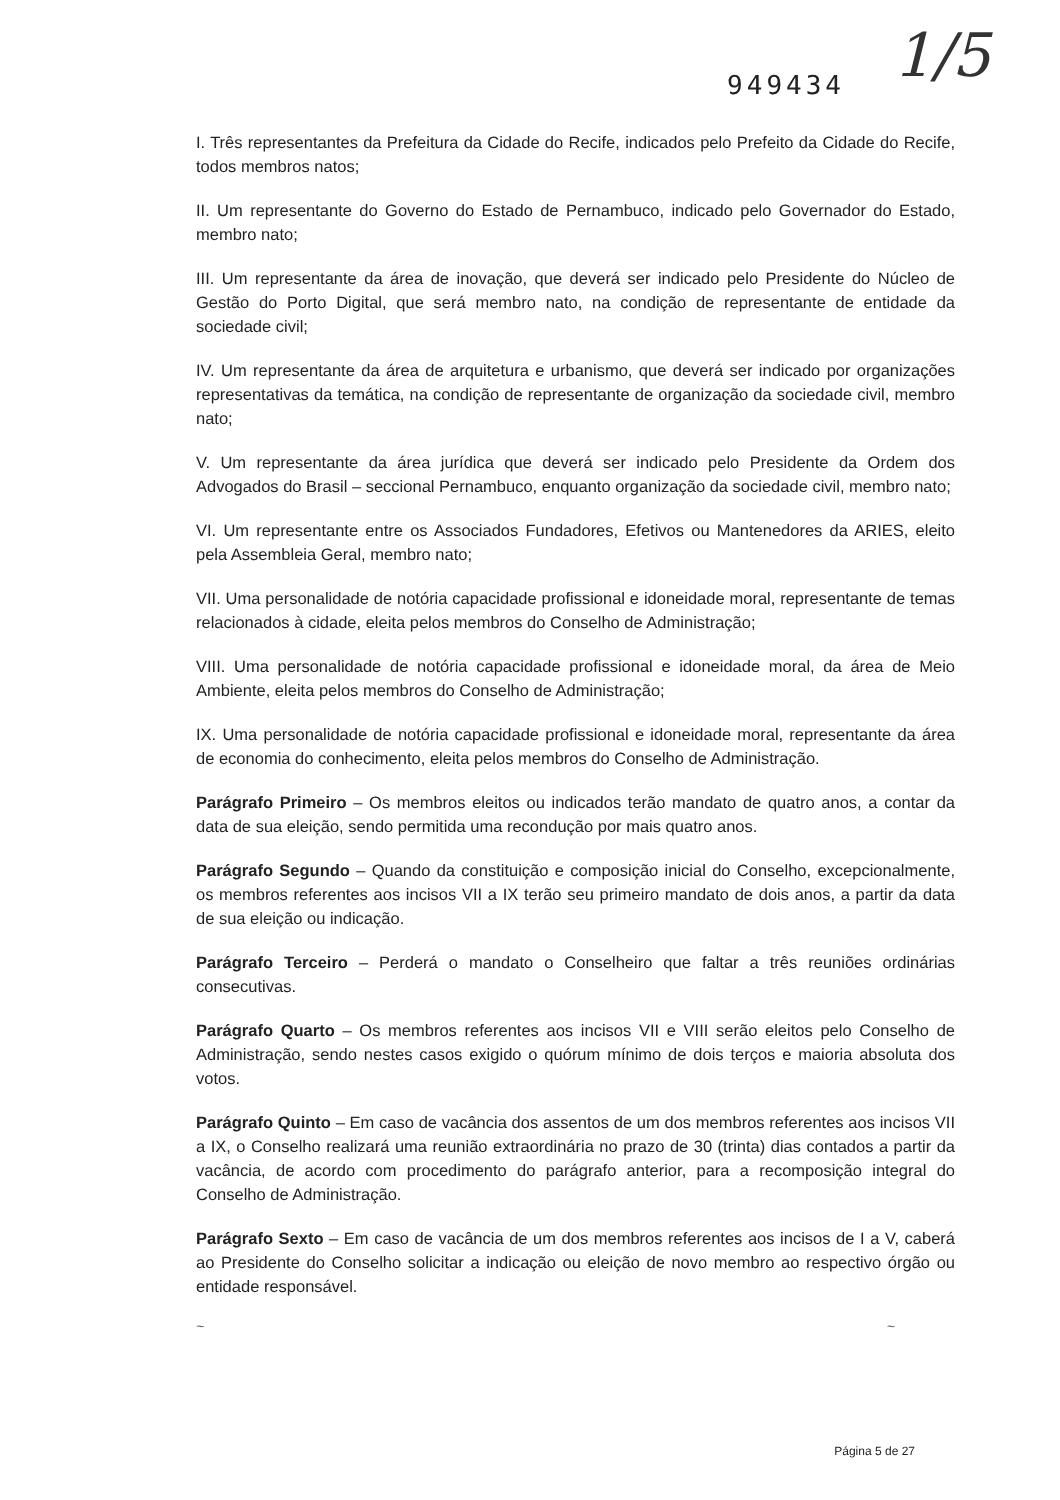949434
1/5
I. Três representantes da Prefeitura da Cidade do Recife, indicados pelo Prefeito da Cidade do Recife, todos membros natos;
II. Um representante do Governo do Estado de Pernambuco, indicado pelo Governador do Estado, membro nato;
III. Um representante da área de inovação, que deverá ser indicado pelo Presidente do Núcleo de Gestão do Porto Digital, que será membro nato, na condição de representante de entidade da sociedade civil;
IV. Um representante da área de arquitetura e urbanismo, que deverá ser indicado por organizações representativas da temática, na condição de representante de organização da sociedade civil, membro nato;
V. Um representante da área jurídica que deverá ser indicado pelo Presidente da Ordem dos Advogados do Brasil – seccional Pernambuco, enquanto organização da sociedade civil, membro nato;
VI. Um representante entre os Associados Fundadores, Efetivos ou Mantenedores da ARIES, eleito pela Assembleia Geral, membro nato;
VII. Uma personalidade de notória capacidade profissional e idoneidade moral, representante de temas relacionados à cidade, eleita pelos membros do Conselho de Administração;
VIII. Uma personalidade de notória capacidade profissional e idoneidade moral, da área de Meio Ambiente, eleita pelos membros do Conselho de Administração;
IX. Uma personalidade de notória capacidade profissional e idoneidade moral, representante da área de economia do conhecimento, eleita pelos membros do Conselho de Administração.
Parágrafo Primeiro – Os membros eleitos ou indicados terão mandato de quatro anos, a contar da data de sua eleição, sendo permitida uma recondução por mais quatro anos.
Parágrafo Segundo – Quando da constituição e composição inicial do Conselho, excepcionalmente, os membros referentes aos incisos VII a IX terão seu primeiro mandato de dois anos, a partir da data de sua eleição ou indicação.
Parágrafo Terceiro – Perderá o mandato o Conselheiro que faltar a três reuniões ordinárias consecutivas.
Parágrafo Quarto – Os membros referentes aos incisos VII e VIII serão eleitos pelo Conselho de Administração, sendo nestes casos exigido o quórum mínimo de dois terços e maioria absoluta dos votos.
Parágrafo Quinto – Em caso de vacância dos assentos de um dos membros referentes aos incisos VII a IX, o Conselho realizará uma reunião extraordinária no prazo de 30 (trinta) dias contados a partir da vacância, de acordo com procedimento do parágrafo anterior, para a recomposição integral do Conselho de Administração.
Parágrafo Sexto – Em caso de vacância de um dos membros referentes aos incisos de I a V, caberá ao Presidente do Conselho solicitar a indicação ou eleição de novo membro ao respectivo órgão ou entidade responsável.
~ ~
Página 5 de 27